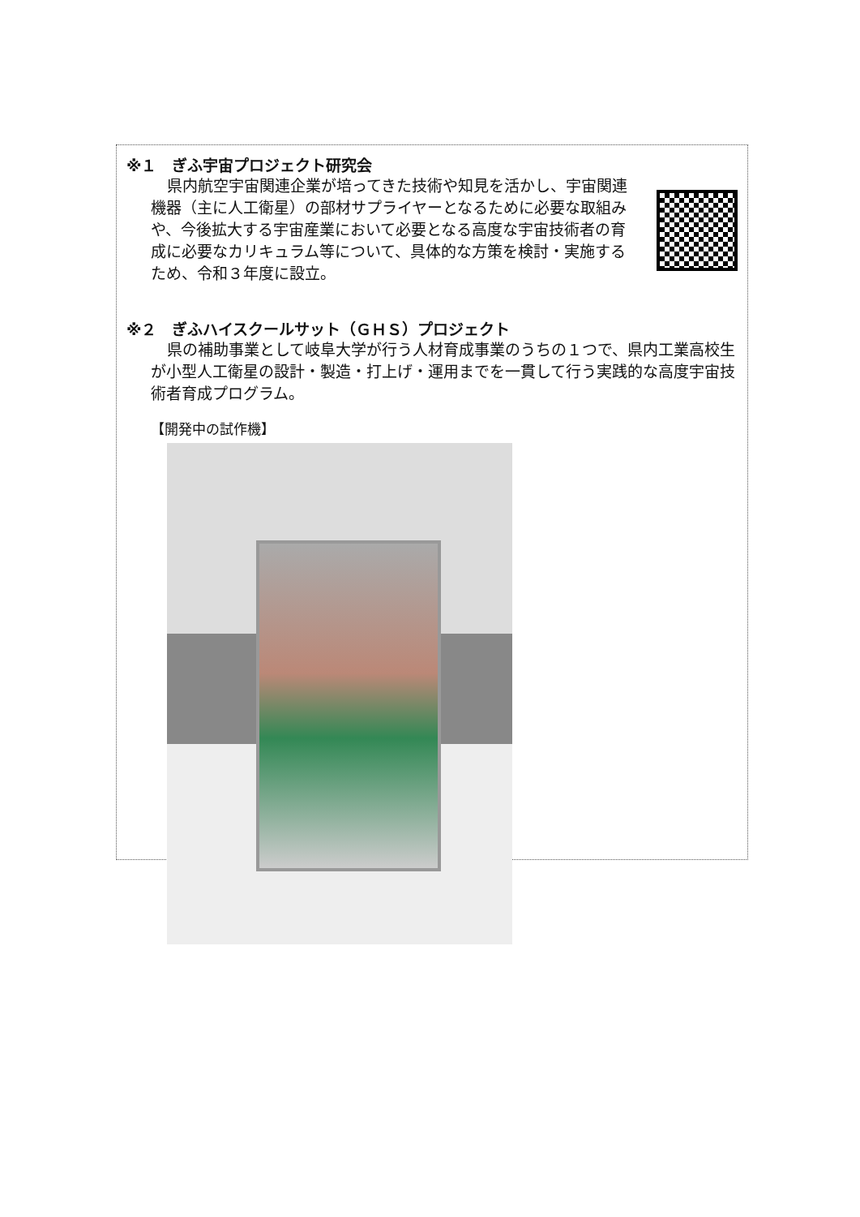※１　ぎふ宇宙プロジェクト研究会
県内航空宇宙関連企業が培ってきた技術や知見を活かし、宇宙関連機器（主に人工衛星）の部材サプライヤーとなるために必要な取組みや、今後拡大する宇宙産業において必要となる高度な宇宙技術者の育成に必要なカリキュラム等について、具体的な方策を検討・実施するため、令和３年度に設立。
※２　ぎふハイスクールサット（ＧＨＳ）プロジェクト
県の補助事業として岐阜大学が行う人材育成事業のうちの１つで、県内工業高校生が小型人工衛星の設計・製造・打上げ・運用までを一貫して行う実践的な高度宇宙技術者育成プログラム。
【開発中の試作機】